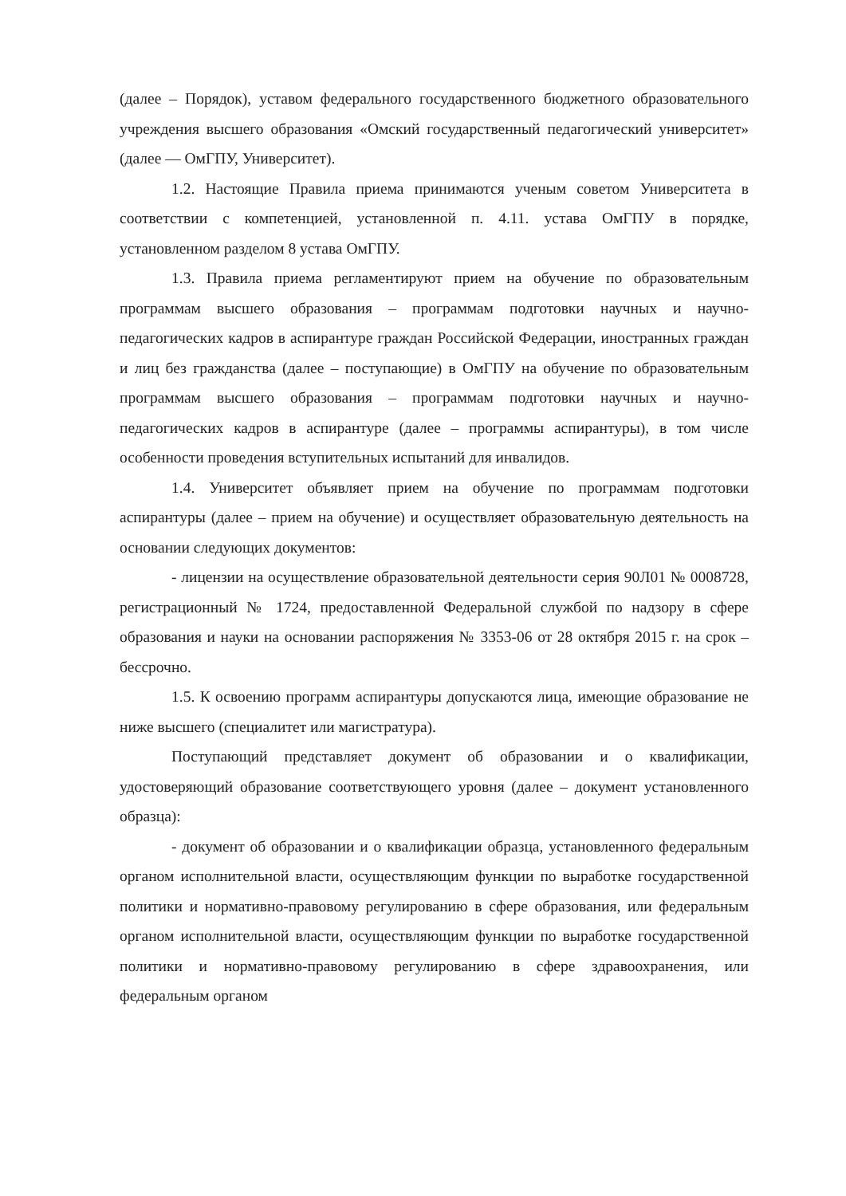(далее – Порядок), уставом федерального государственного бюджетного образовательного учреждения высшего образования «Омский государственный педагогический университет» (далее — ОмГПУ, Университет).
1.2. Настоящие Правила приема принимаются ученым советом Университета в соответствии с компетенцией, установленной п. 4.11. устава ОмГПУ в порядке, установленном разделом 8 устава ОмГПУ.
1.3. Правила приема регламентируют прием на обучение по образовательным программам высшего образования – программам подготовки научных и научно-педагогических кадров в аспирантуре граждан Российской Федерации, иностранных граждан и лиц без гражданства (далее – поступающие) в ОмГПУ на обучение по образовательным программам высшего образования – программам подготовки научных и научно-педагогических кадров в аспирантуре (далее – программы аспирантуры), в том числе особенности проведения вступительных испытаний для инвалидов.
1.4. Университет объявляет прием на обучение по программам подготовки аспирантуры (далее – прием на обучение) и осуществляет образовательную деятельность на основании следующих документов:
- лицензии на осуществление образовательной деятельности серия 90Л01 № 0008728, регистрационный № 1724, предоставленной Федеральной службой по надзору в сфере образования и науки на основании распоряжения № 3353-06 от 28 октября 2015 г. на срок – бессрочно.
1.5. К освоению программ аспирантуры допускаются лица, имеющие образование не ниже высшего (специалитет или магистратура).
Поступающий представляет документ об образовании и о квалификации, удостоверяющий образование соответствующего уровня (далее – документ установленного образца):
- документ об образовании и о квалификации образца, установленного федеральным органом исполнительной власти, осуществляющим функции по выработке государственной политики и нормативно-правовому регулированию в сфере образования, или федеральным органом исполнительной власти, осуществляющим функции по выработке государственной политики и нормативно-правовому регулированию в сфере здравоохранения, или федеральным органом